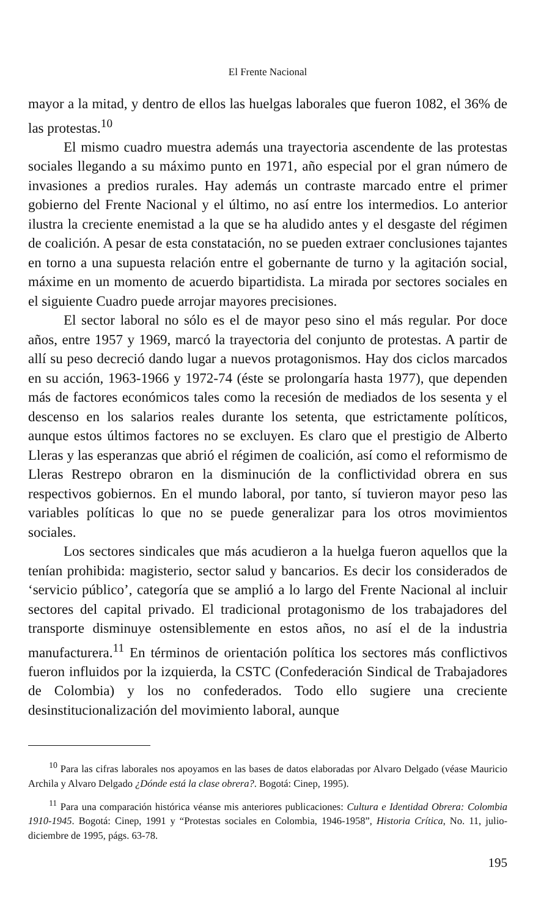El Frente Nacional
mayor a la mitad, y dentro de ellos las huelgas laborales que fueron 1082, el 36% de las protestas.<sup>10</sup>
El mismo cuadro muestra además una trayectoria ascendente de las protestas sociales llegando a su máximo punto en 1971, año especial por el gran número de invasiones a predios rurales. Hay además un contraste marcado entre el primer gobierno del Frente Nacional y el último, no así entre los intermedios. Lo anterior ilustra la creciente enemistad a la que se ha aludido antes y el desgaste del régimen de coalición. A pesar de esta constatación, no se pueden extraer conclusiones tajantes en torno a una supuesta relación entre el gobernante de turno y la agitación social, máxime en un momento de acuerdo bipartidista. La mirada por sectores sociales en el siguiente Cuadro puede arrojar mayores precisiones.
El sector laboral no sólo es el de mayor peso sino el más regular. Por doce años, entre 1957 y 1969, marcó la trayectoria del conjunto de protestas. A partir de allí su peso decreció dando lugar a nuevos protagonismos. Hay dos ciclos marcados en su acción, 1963-1966 y 1972-74 (éste se prolongaría hasta 1977), que dependen más de factores económicos tales como la recesión de mediados de los sesenta y el descenso en los salarios reales durante los setenta, que estrictamente políticos, aunque estos últimos factores no se excluyen. Es claro que el prestigio de Alberto Lleras y las esperanzas que abrió el régimen de coalición, así como el reformismo de Lleras Restrepo obraron en la disminución de la conflictividad obrera en sus respectivos gobiernos. En el mundo laboral, por tanto, sí tuvieron mayor peso las variables políticas lo que no se puede generalizar para los otros movimientos sociales.
Los sectores sindicales que más acudieron a la huelga fueron aquellos que la tenían prohibida: magisterio, sector salud y bancarios. Es decir los considerados de ‘servicio público’, categoría que se amplió a lo largo del Frente Nacional al incluir sectores del capital privado. El tradicional protagonismo de los trabajadores del transporte disminuye ostensiblemente en estos años, no así el de la industria manufacturera.<sup>11</sup> En términos de orientación política los sectores más conflictivos fueron influidos por la izquierda, la CSTC (Confederación Sindical de Trabajadores de Colombia) y los no confederados. Todo ello sugiere una creciente desinstitucionalización del movimiento laboral, aunque
<sup>10</sup> Para las cifras laborales nos apoyamos en las bases de datos elaboradas por Alvaro Delgado (véase Mauricio Archila y Alvaro Delgado ¿Dónde está la clase obrera?. Bogotá: Cinep, 1995).
<sup>11</sup> Para una comparación histórica véanse mis anteriores publicaciones: Cultura e Identidad Obrera: Colombia 1910-1945. Bogotá: Cinep, 1991 y “Protestas sociales en Colombia, 1946-1958”, Historia Crítica, No. 11, julio-diciembre de 1995, págs. 63-78.
195